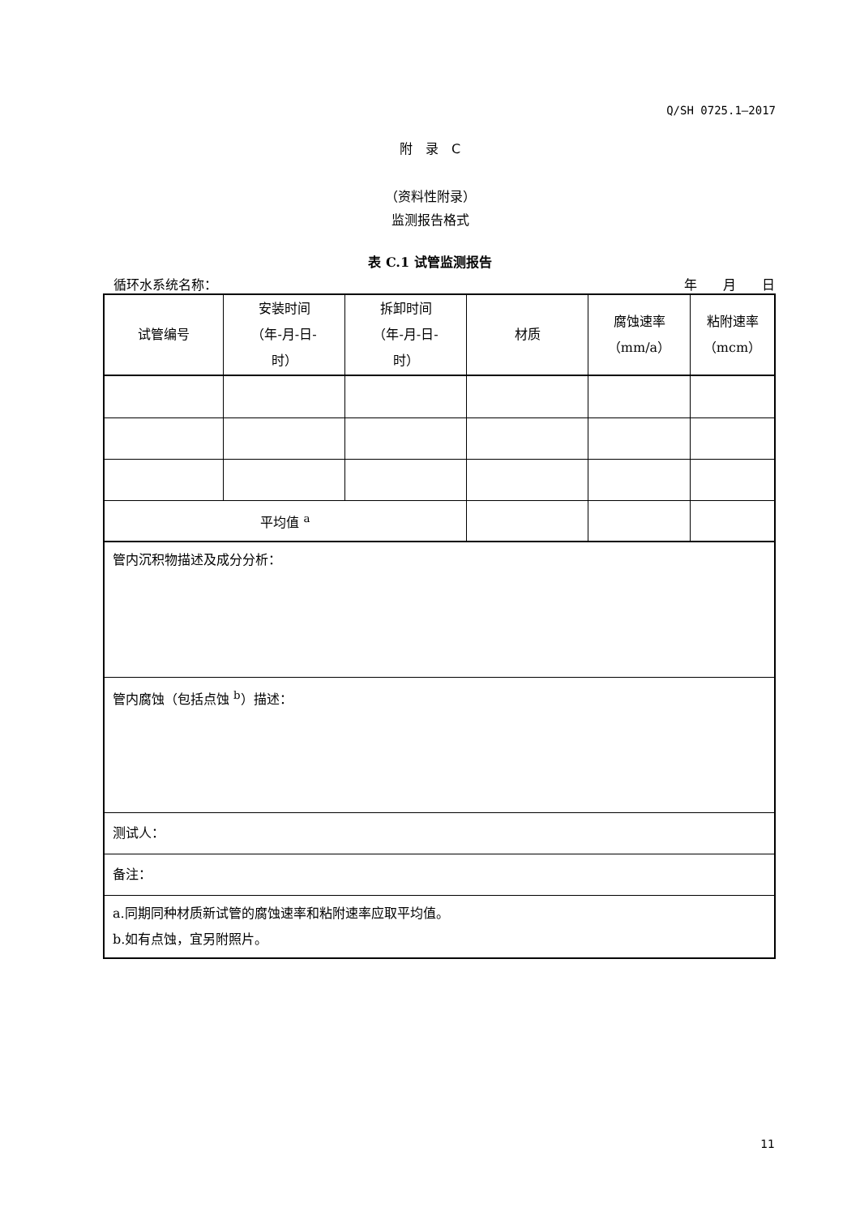Q/SH 0725.1—2017
附　录　C
（资料性附录）
监测报告格式
表 C.1 试管监测报告
循环水系统名称： 年　　月　　日
| 试管编号 | 安装时间 （年-月-日- 时） | 拆卸时间 （年-月-日- 时） | 材质 | 腐蚀速率 （mm/a） | 粘附速率 （mcm） |
| 平均值 <sup>a</sup> | | | | | |
| 管内沉积物描述及成分分析： | | | | | |
| 管内腐蚀（包括点蚀 <sup>b</sup>）描述： | | | | | |
| 测试人： | | | | | |
| 备注： | | | | | |
| a.同期同种材质新试管的腐蚀速率和粘附速率应取平均值。 b.如有点蚀，宜另附照片。 | | | | | |
11